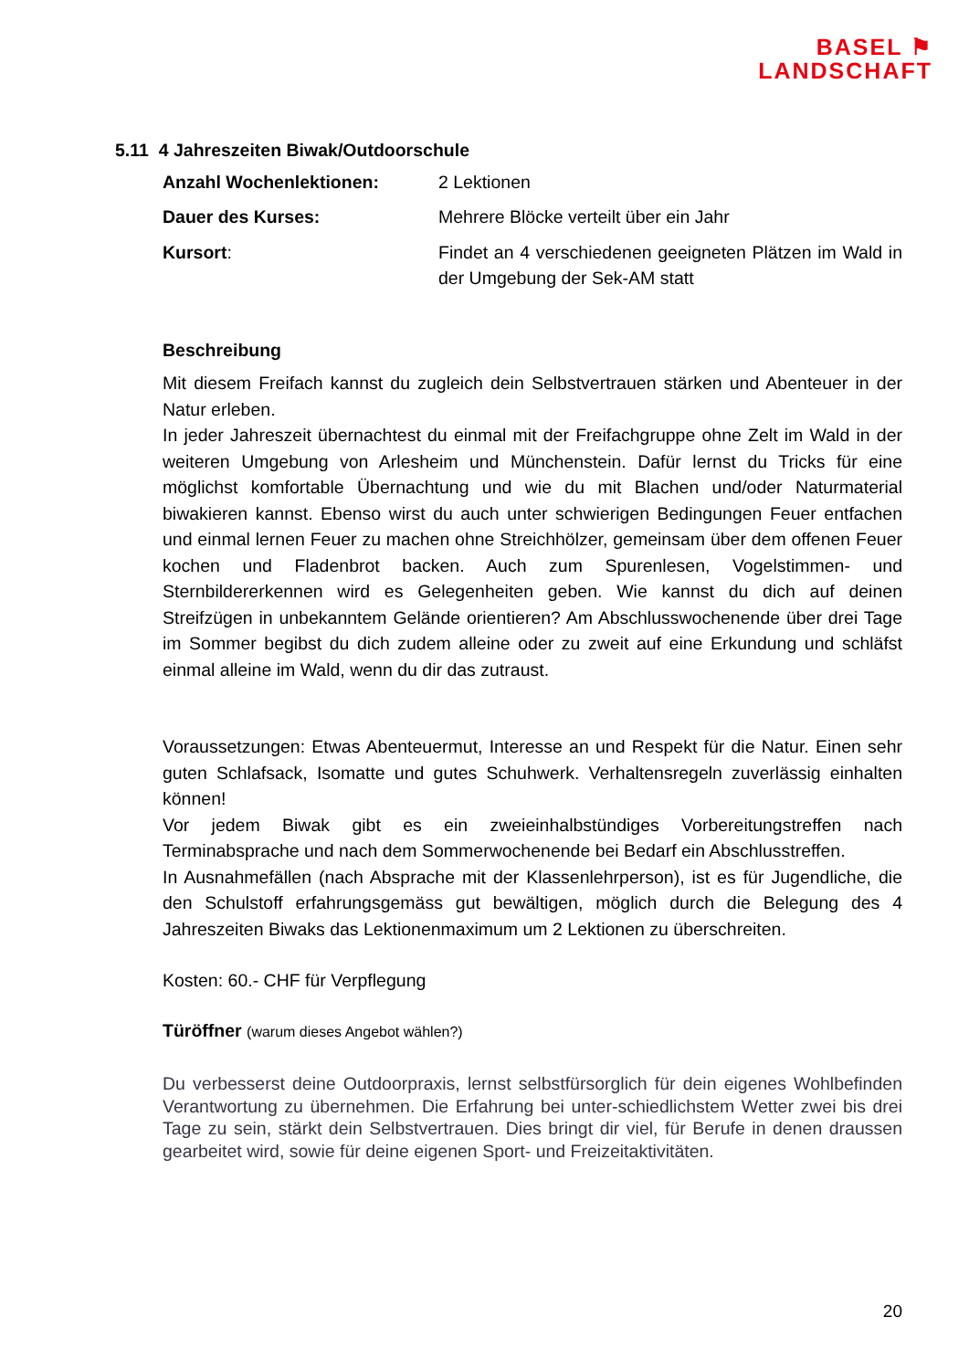BASEL ⚑
LANDSCHAFT
5.11 4 Jahreszeiten Biwak/Outdoorschule
Anzahl Wochenlektionen: 2 Lektionen
Dauer des Kurses: Mehrere Blöcke verteilt über ein Jahr
Kursort: Findet an 4 verschiedenen geeigneten Plätzen im Wald in der Umgebung der Sek-AM statt
Beschreibung
Mit diesem Freifach kannst du zugleich dein Selbstvertrauen stärken und Abenteuer in der Natur erleben.
In jeder Jahreszeit übernachtest du einmal mit der Freifachgruppe ohne Zelt im Wald in der weiteren Umgebung von Arlesheim und Münchenstein. Dafür lernst du Tricks für eine möglichst komfortable Übernachtung und wie du mit Blachen und/oder Naturmaterial biwakieren kannst. Ebenso wirst du auch unter schwierigen Bedingungen Feuer entfachen und einmal lernen Feuer zu machen ohne Streichhölzer, gemeinsam über dem offenen Feuer kochen und Fladenbrot backen. Auch zum Spurenlesen, Vogelstimmen- und Sternbildererkennen wird es Gelegenheiten geben. Wie kannst du dich auf deinen Streifzügen in unbekanntem Gelände orientieren? Am Abschlusswochenende über drei Tage im Sommer begibst du dich zudem alleine oder zu zweit auf eine Erkundung und schläfst einmal alleine im Wald, wenn du dir das zutraust.
Voraussetzungen: Etwas Abenteuermut, Interesse an und Respekt für die Natur. Einen sehr guten Schlafsack, Isomatte und gutes Schuhwerk. Verhaltensregeln zuverlässig einhalten können!
Vor jedem Biwak gibt es ein zweieinhalbstündiges Vorbereitungstreffen nach Terminabsprache und nach dem Sommerwochenende bei Bedarf ein Abschlusstreffen.
In Ausnahmefällen (nach Absprache mit der Klassenlehrperson), ist es für Jugendliche, die den Schulstoff erfahrungsgemäss gut bewältigen, möglich durch die Belegung des 4 Jahreszeiten Biwaks das Lektionenmaximum um 2 Lektionen zu überschreiten.
Kosten: 60.- CHF für Verpflegung
Türöffner (warum dieses Angebot wählen?)
Du verbesserst deine Outdoorpraxis, lernst selbstfürsorglich für dein eigenes Wohlbefinden Verantwortung zu übernehmen. Die Erfahrung bei unter-schiedlichstem Wetter zwei bis drei Tage zu sein, stärkt dein Selbstvertrauen. Dies bringt dir viel, für Berufe in denen draussen gearbeitet wird, sowie für deine eigenen Sport- und Freizeitaktivitäten.
20